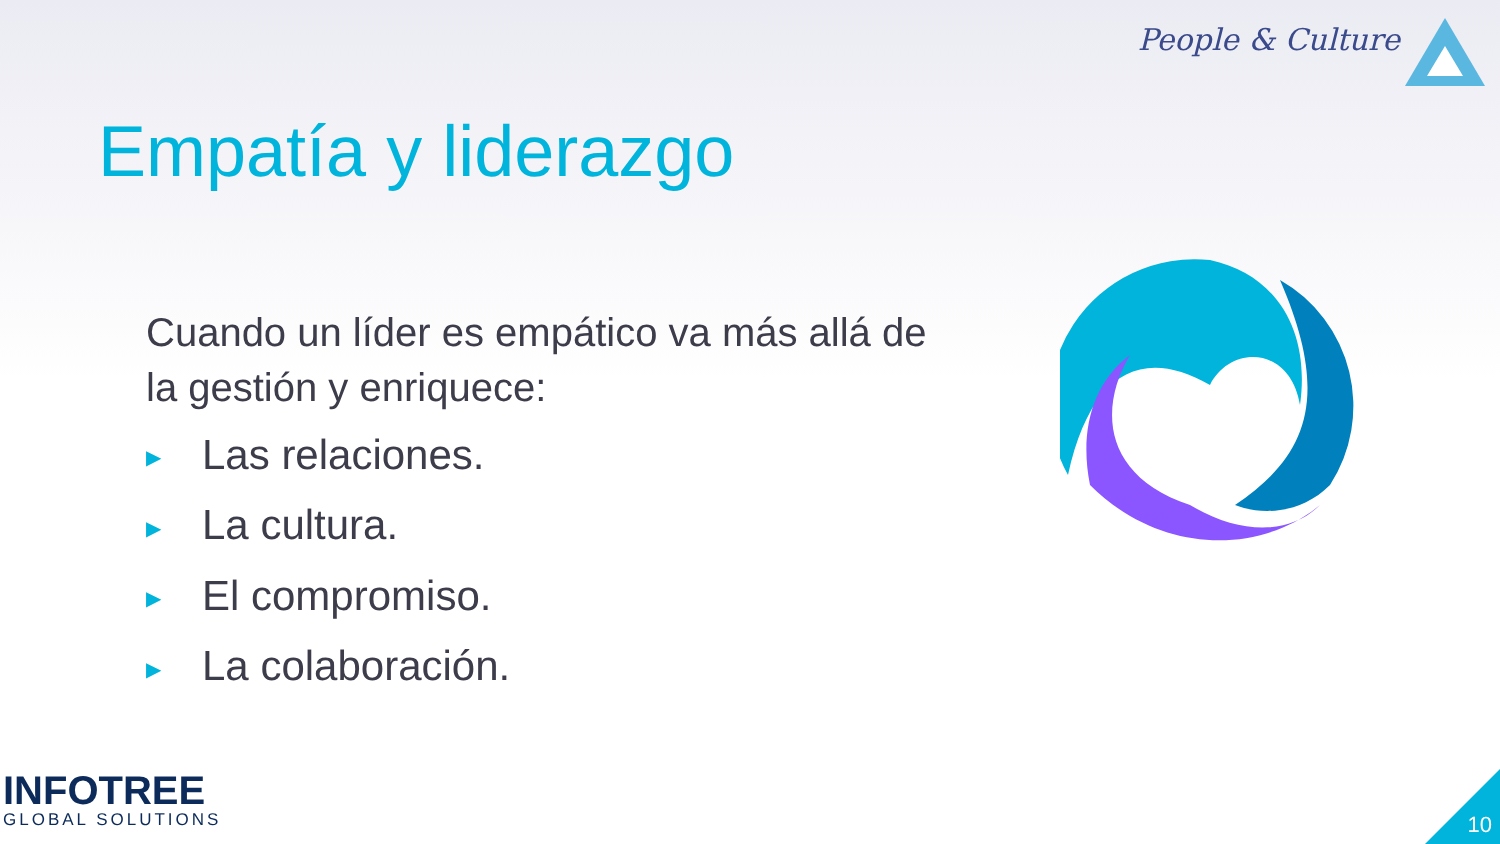People & Culture
Empatía y liderazgo
Cuando un líder es empático va más allá de la gestión y enriquece:
▶ Las relaciones.
▶ La cultura.
▶ El compromiso.
▶ La colaboración.
INFOTREE
GLOBAL SOLUTIONS
10